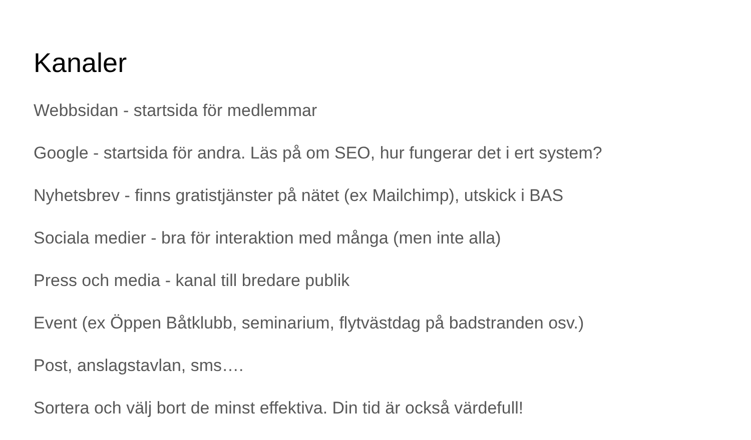Kanaler
Webbsidan - startsida för medlemmar
Google - startsida för andra. Läs på om SEO, hur fungerar det i ert system?
Nyhetsbrev - finns gratistjänster på nätet (ex Mailchimp), utskick i BAS
Sociala medier - bra för interaktion med många (men inte alla)
Press och media - kanal till bredare publik
Event (ex Öppen Båtklubb, seminarium, flytvästdag på badstranden osv.)
Post, anslagstavlan, sms….
Sortera och välj bort de minst effektiva. Din tid är också värdefull!